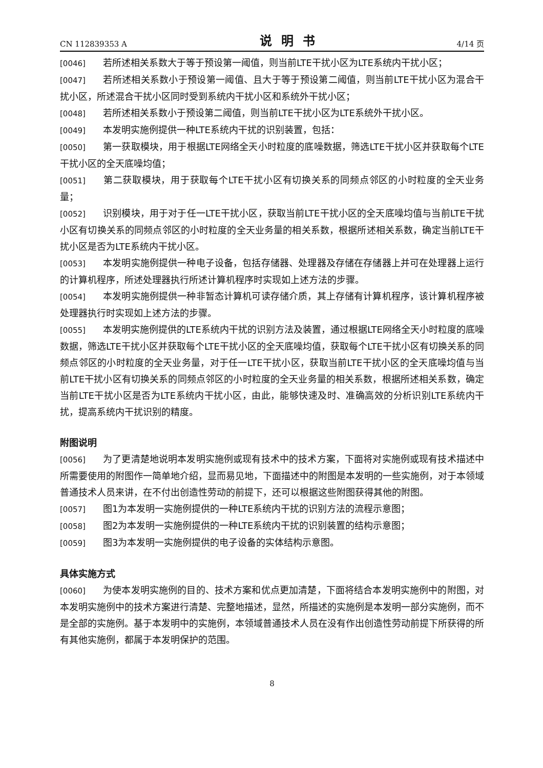CN 112839353 A 说明书 4/14 页
[0046] 若所述相关系数大于等于预设第一阈值，则当前LTE干扰小区为LTE系统内干扰小区；
[0047] 若所述相关系数小于预设第一阈值、且大于等于预设第二阈值，则当前LTE干扰小区为混合干扰小区，所述混合干扰小区同时受到系统内干扰小区和系统外干扰小区；
[0048] 若所述相关系数小于预设第二阈值，则当前LTE干扰小区为LTE系统外干扰小区。
[0049] 本发明实施例提供一种LTE系统内干扰的识别装置，包括：
[0050] 第一获取模块，用于根据LTE网络全天小时粒度的底噪数据，筛选LTE干扰小区并获取每个LTE干扰小区的全天底噪均值；
[0051] 第二获取模块，用于获取每个LTE干扰小区有切换关系的同频点邻区的小时粒度的全天业务量；
[0052] 识别模块，用于对于任一LTE干扰小区，获取当前LTE干扰小区的全天底噪均值与当前LTE干扰小区有切换关系的同频点邻区的小时粒度的全天业务量的相关系数，根据所述相关系数，确定当前LTE干扰小区是否为LTE系统内干扰小区。
[0053] 本发明实施例提供一种电子设备，包括存储器、处理器及存储在存储器上并可在处理器上运行的计算机程序，所述处理器执行所述计算机程序时实现如上述方法的步骤。
[0054] 本发明实施例提供一种非暂态计算机可读存储介质，其上存储有计算机程序，该计算机程序被处理器执行时实现如上述方法的步骤。
[0055] 本发明实施例提供的LTE系统内干扰的识别方法及装置，通过根据LTE网络全天小时粒度的底噪数据，筛选LTE干扰小区并获取每个LTE干扰小区的全天底噪均值，获取每个LTE干扰小区有切换关系的同频点邻区的小时粒度的全天业务量，对于任一LTE干扰小区，获取当前LTE干扰小区的全天底噪均值与当前LTE干扰小区有切换关系的同频点邻区的小时粒度的全天业务量的相关系数，根据所述相关系数，确定当前LTE干扰小区是否为LTE系统内干扰小区，由此，能够快速及时、准确高效的分析识别LTE系统内干扰，提高系统内干扰识别的精度。
附图说明
[0056] 为了更清楚地说明本发明实施例或现有技术中的技术方案，下面将对实施例或现有技术描述中所需要使用的附图作一简单地介绍，显而易见地，下面描述中的附图是本发明的一些实施例，对于本领域普通技术人员来讲，在不付出创造性劳动的前提下，还可以根据这些附图获得其他的附图。
[0057] 图1为本发明一实施例提供的一种LTE系统内干扰的识别方法的流程示意图；
[0058] 图2为本发明一实施例提供的一种LTE系统内干扰的识别装置的结构示意图；
[0059] 图3为本发明一实施例提供的电子设备的实体结构示意图。
具体实施方式
[0060] 为使本发明实施例的目的、技术方案和优点更加清楚，下面将结合本发明实施例中的附图，对本发明实施例中的技术方案进行清楚、完整地描述，显然，所描述的实施例是本发明一部分实施例，而不是全部的实施例。基于本发明中的实施例，本领域普通技术人员在没有作出创造性劳动前提下所获得的所有其他实施例，都属于本发明保护的范围。
8